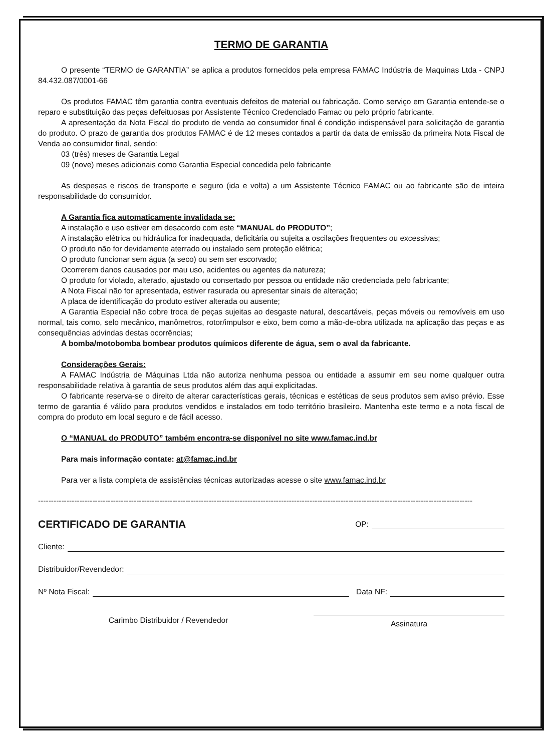TERMO DE GARANTIA
O presente “TERMO de GARANTIA” se aplica a produtos fornecidos pela empresa FAMAC Indústria de Maquinas Ltda - CNPJ 84.432.087/0001-66
Os produtos FAMAC têm garantia contra eventuais defeitos de material ou fabricação. Como serviço em Garantia entende-se o reparo e substituição das peças defeituosas por Assistente Técnico Credenciado Famac ou pelo próprio fabricante.
A apresentação da Nota Fiscal do produto de venda ao consumidor final é condição indispensável para solicitação de garantia do produto. O prazo de garantia dos produtos FAMAC é de 12 meses contados a partir da data de emissão da primeira Nota Fiscal de Venda ao consumidor final, sendo:
03 (três) meses de Garantia Legal
09 (nove) meses adicionais como Garantia Especial concedida pelo fabricante
As despesas e riscos de transporte e seguro (ida e volta) a um Assistente Técnico FAMAC ou ao fabricante são de inteira responsabilidade do consumidor.
A Garantia fica automaticamente invalidada se:
A instalação e uso estiver em desacordo com este “MANUAL do PRODUTO”;
A instalação elétrica ou hidráulica for inadequada, deficitária ou sujeita a oscilações frequentes ou excessivas;
O produto não for devidamente aterrado ou instalado sem proteção elétrica;
O produto funcionar sem água (a seco) ou sem ser escorvado;
Ocorrerem danos causados por mau uso, acidentes ou agentes da natureza;
O produto for violado, alterado, ajustado ou consertado por pessoa ou entidade não credenciada pelo fabricante;
A Nota Fiscal não for apresentada, estiver rasurada ou apresentar sinais de alteração;
A placa de identificação do produto estiver alterada ou ausente;
A Garantia Especial não cobre troca de peças sujeitas ao desgaste natural, descartáveis, peças móveis ou removíveis em uso normal, tais como, selo mecânico, manômetros, rotor/impulsor e eixo, bem como a mão-de-obra utilizada na aplicação das peças e as consequências advindas destas ocorrências;
A bomba/motobomba bombear produtos químicos diferente de água, sem o aval da fabricante.
Considerações Gerais:
A FAMAC Indústria de Máquinas Ltda não autoriza nenhuma pessoa ou entidade a assumir em seu nome qualquer outra responsabilidade relativa à garantia de seus produtos além das aqui explicitadas.
O fabricante reserva-se o direito de alterar características gerais, técnicas e estéticas de seus produtos sem aviso prévio. Esse termo de garantia é válido para produtos vendidos e instalados em todo território brasileiro. Mantenha este termo e a nota fiscal de compra do produto em local seguro e de fácil acesso.
O “MANUAL do PRODUTO” também encontra-se disponível no site www.famac.ind.br
Para mais informação contate: at@famac.ind.br
Para ver a lista completa de assistências técnicas autorizadas acesse o site www.famac.ind.br
------------------------------------------------------------------------------------------------------------------------------------------------------------------------
CERTIFICADO DE GARANTIA
OP:
Cliente:
Distribuidor/Revendedor:
Nº Nota Fiscal: Data NF:
Carimbo Distribuidor / Revendedor Assinatura